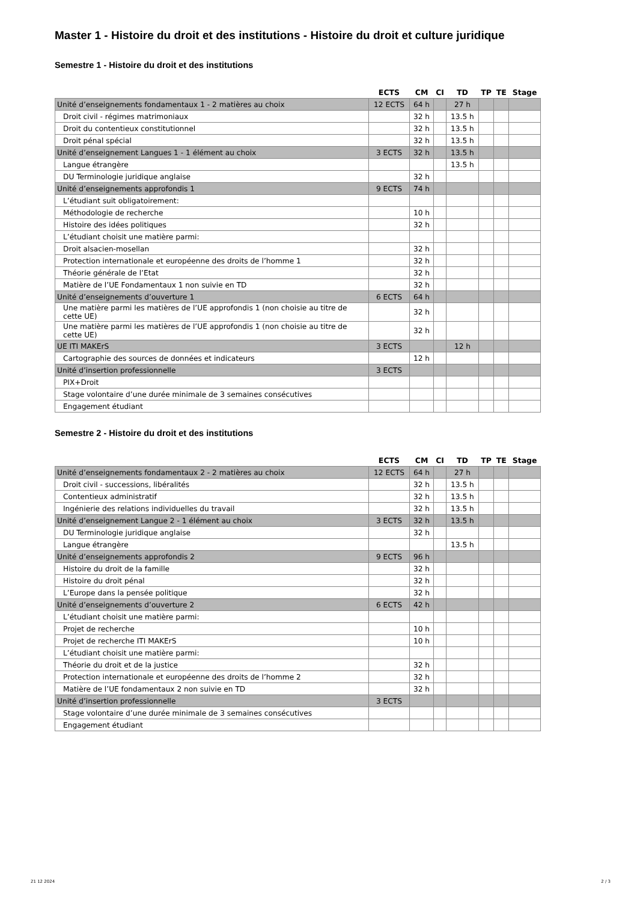Master 1 - Histoire du droit et des institutions - Histoire du droit et culture juridique
Semestre 1 - Histoire du droit et des institutions
| | ECTS | CM | CI | TD | TP | TE | Stage |
| --- | --- | --- | --- | --- | --- | --- | --- |
| Unité d’enseignements fondamentaux 1 - 2 matières au choix | 12 ECTS | 64 h | | 27 h | | | |
| Droit civil - régimes matrimoniaux | | 32 h | | 13.5 h | | | |
| Droit du contentieux constitutionnel | | 32 h | | 13.5 h | | | |
| Droit pénal spécial | | 32 h | | 13.5 h | | | |
| Unité d’enseignement Langues 1 - 1 élément au choix | 3 ECTS | 32 h | | 13.5 h | | | |
| Langue étrangère | | | | 13.5 h | | | |
| DU Terminologie juridique anglaise | | 32 h | | | | | |
| Unité d’enseignements approfondis 1 | 9 ECTS | 74 h | | | | | |
| L’étudiant suit obligatoirement: | | | | | | | |
| Méthodologie de recherche | | 10 h | | | | | |
| Histoire des idées politiques | | 32 h | | | | | |
| L’étudiant choisit une matière parmi: | | | | | | | |
| Droit alsacien-mosellan | | 32 h | | | | | |
| Protection internationale et européenne des droits de l’homme 1 | | 32 h | | | | | |
| Théorie générale de l’Etat | | 32 h | | | | | |
| Matière de l’UE Fondamentaux 1 non suivie en TD | | 32 h | | | | | |
| Unité d’enseignements d’ouverture 1 | 6 ECTS | 64 h | | | | | |
| Une matière parmi les matières de l’UE approfondis 1 (non choisie au titre de cette UE) | | 32 h | | | | | |
| Une matière parmi les matières de l’UE approfondis 1 (non choisie au titre de cette UE) | | 32 h | | | | | |
| UE ITI MAKErS | 3 ECTS | | | 12 h | | | |
| Cartographie des sources de données et indicateurs | | 12 h | | | | | |
| Unité d’insertion professionnelle | 3 ECTS | | | | | | |
| PIX+Droit | | | | | | | |
| Stage volontaire d’une durée minimale de 3 semaines consécutives | | | | | | | |
| Engagement étudiant | | | | | | | |
Semestre 2 - Histoire du droit et des institutions
| | ECTS | CM | CI | TD | TP | TE | Stage |
| --- | --- | --- | --- | --- | --- | --- | --- |
| Unité d’enseignements fondamentaux 2 - 2 matières au choix | 12 ECTS | 64 h | | 27 h | | | |
| Droit civil - successions, libéralités | | 32 h | | 13.5 h | | | |
| Contentieux administratif | | 32 h | | 13.5 h | | | |
| Ingénierie des relations individuelles du travail | | 32 h | | 13.5 h | | | |
| Unité d’enseignement Langue 2 - 1 élément au choix | 3 ECTS | 32 h | | 13.5 h | | | |
| DU Terminologie juridique anglaise | | 32 h | | | | | |
| Langue étrangère | | | | 13.5 h | | | |
| Unité d’enseignements approfondis 2 | 9 ECTS | 96 h | | | | | |
| Histoire du droit de la famille | | 32 h | | | | | |
| Histoire du droit pénal | | 32 h | | | | | |
| L’Europe dans la pensée politique | | 32 h | | | | | |
| Unité d’enseignements d’ouverture 2 | 6 ECTS | 42 h | | | | | |
| L’étudiant choisit une matière parmi: | | | | | | | |
| Projet de recherche | | 10 h | | | | | |
| Projet de recherche ITI MAKErS | | 10 h | | | | | |
| L’étudiant choisit une matière parmi: | | | | | | | |
| Théorie du droit et de la justice | | 32 h | | | | | |
| Protection internationale et européenne des droits de l’homme 2 | | 32 h | | | | | |
| Matière de l’UE fondamentaux 2 non suivie en TD | | 32 h | | | | | |
| Unité d’insertion professionnelle | 3 ECTS | | | | | | |
| Stage volontaire d’une durée minimale de 3 semaines consécutives | | | | | | | |
| Engagement étudiant | | | | | | | |
21 12 2024 2 / 3